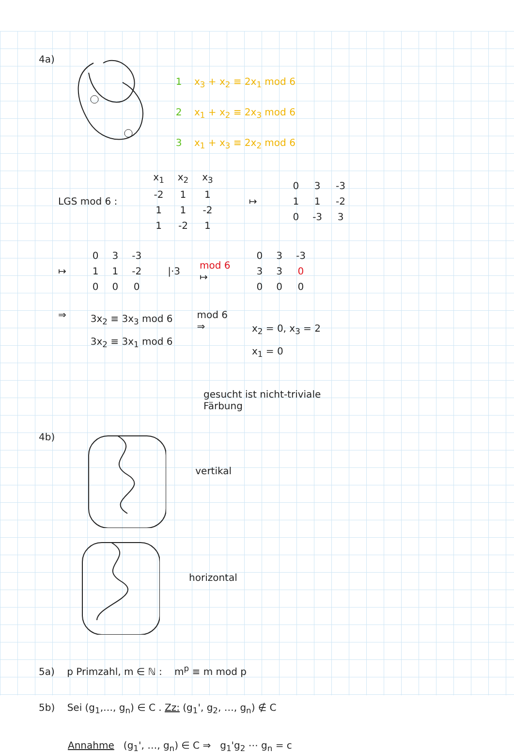4a)
1 x<sub>3</sub> + x<sub>2</sub> ≡ 2x<sub>1</sub> mod 6
2 x<sub>1</sub> + x<sub>2</sub> ≡ 2x<sub>3</sub> mod 6
3 x<sub>1</sub> + x<sub>3</sub> ≡ 2x<sub>2</sub> mod 6
LGS mod 6 :
| x<sub>1</sub> | x<sub>2</sub> | x<sub>3</sub> |
| -2 | 1 | 1 |
| 1 | 1 | -2 |
| 1 | -2 | 1 |
↦
| 0 | 3 | -3 |
| 1 | 1 | -2 |
| 0 | -3 | 3 |
↦
| 0 | 3 | -3 |
| 1 | 1 | -2 |
| 0 | 0 | 0 |
|·3
mod 6
↦
| 0 | 3 | -3 |
| 3 | 3 | 0 |
| 0 | 0 | 0 |
⇒
3x<sub>2</sub> ≡ 3x<sub>3</sub> mod 6
3x<sub>2</sub> ≡ 3x<sub>1</sub> mod 6
mod 6
⇒
x<sub>2</sub> = 0, x<sub>3</sub> = 2
x<sub>1</sub> = 0
gesucht ist nicht-triviale
Färbung
4b)
vertikal
horizontal
5a) p Primzahl, m ∈ ℕ : m<sup>p</sup> ≡ m mod p
5b) Sei (g<sub>1</sub>,…, g<sub>n</sub>) ∈ C . Zz: (g<sub>1</sub>', g<sub>2</sub>, …, g<sub>n</sub>) ∉ C
Annahme (g<sub>1</sub>', …, g<sub>n</sub>) ∈ C ⇒ g<sub>1</sub>'g<sub>2</sub> ⋯ g<sub>n</sub> = c